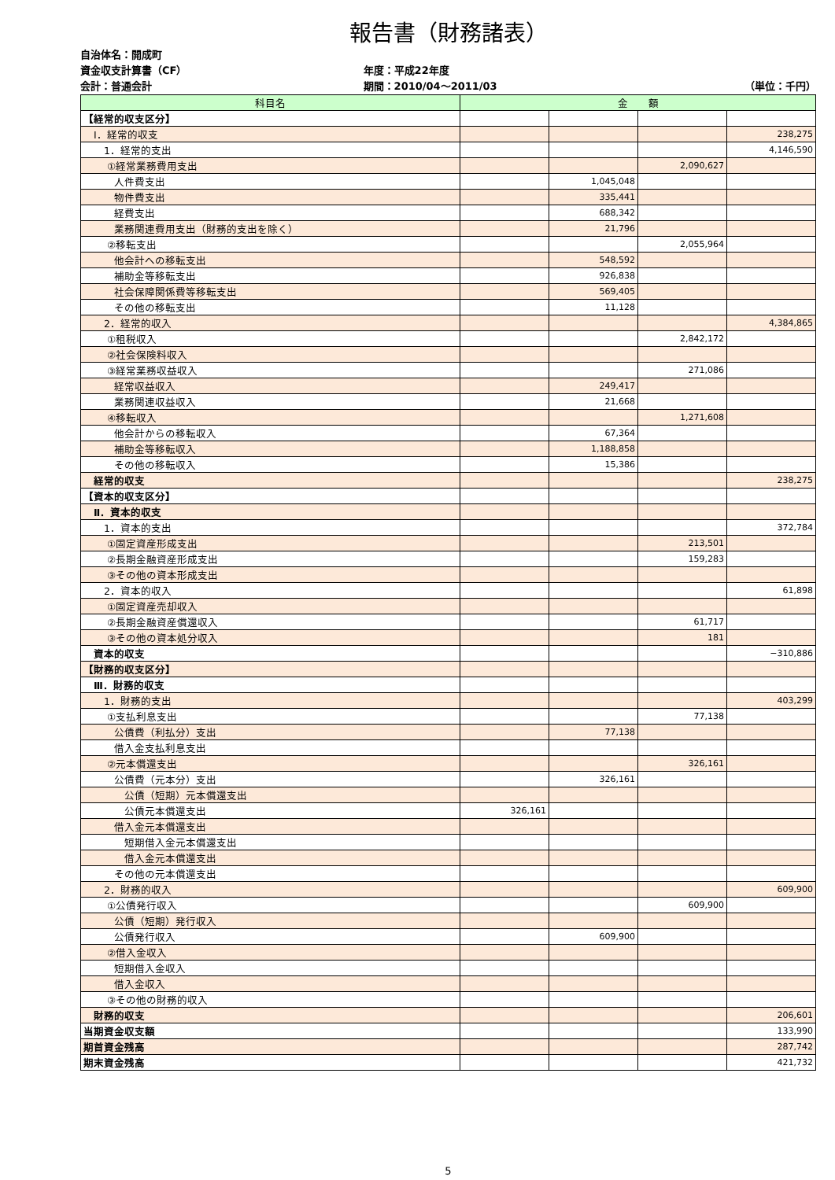報告書（財務諸表）
自治体名：開成町
資金収支計算書（CF）
会計：普通会計
年度：平成22年度
期間：2010/04～2011/03
（単位：千円）
| 科目名 | 金 額 | | | |
| --- | --- | --- | --- | --- |
| 【経常的収支区分】 | | | | |
| Ⅰ．経常的収支 | | | | 238,275 |
| 1．経常的支出 | | | | 4,146,590 |
| ①経常業務費用支出 | | | 2,090,627 | |
| 人件費支出 | | 1,045,048 | | |
| 物件費支出 | | 335,441 | | |
| 経費支出 | | 688,342 | | |
| 業務関連費用支出（財務的支出を除く） | | 21,796 | | |
| ②移転支出 | | | 2,055,964 | |
| 他会計への移転支出 | | 548,592 | | |
| 補助金等移転支出 | | 926,838 | | |
| 社会保障関係費等移転支出 | | 569,405 | | |
| その他の移転支出 | | 11,128 | | |
| 2．経常的収入 | | | | 4,384,865 |
| ①租税収入 | | | 2,842,172 | |
| ②社会保険料収入 | | | | |
| ③経常業務収益収入 | | | 271,086 | |
| 経常収益収入 | | 249,417 | | |
| 業務関連収益収入 | | 21,668 | | |
| ④移転収入 | | | 1,271,608 | |
| 他会計からの移転収入 | | 67,364 | | |
| 補助金等移転収入 | | 1,188,858 | | |
| その他の移転収入 | | 15,386 | | |
| 経常的収支 | | | | 238,275 |
| 【資本的収支区分】 | | | | |
| Ⅱ．資本的収支 | | | | |
| 1．資本的支出 | | | | 372,784 |
| ①固定資産形成支出 | | | 213,501 | |
| ②長期金融資産形成支出 | | | 159,283 | |
| ③その他の資本形成支出 | | | | |
| 2．資本的収入 | | | | 61,898 |
| ①固定資産売却収入 | | | | |
| ②長期金融資産償還収入 | | | 61,717 | |
| ③その他の資本処分収入 | | | 181 | |
| 資本的収支 | | | | −310,886 |
| 【財務的収支区分】 | | | | |
| Ⅲ．財務的収支 | | | | |
| 1．財務的支出 | | | | 403,299 |
| ①支払利息支出 | | | 77,138 | |
| 公債費（利払分）支出 | | 77,138 | | |
| 借入金支払利息支出 | | | | |
| ②元本償還支出 | | | 326,161 | |
| 公債費（元本分）支出 | | 326,161 | | |
| 公債（短期）元本償還支出 | | | | |
| 公債元本償還支出 | 326,161 | | | |
| 借入金元本償還支出 | | | | |
| 短期借入金元本償還支出 | | | | |
| 借入金元本償還支出 | | | | |
| その他の元本償還支出 | | | | |
| 2．財務的収入 | | | | 609,900 |
| ①公債発行収入 | | | 609,900 | |
| 公債（短期）発行収入 | | | | |
| 公債発行収入 | | 609,900 | | |
| ②借入金収入 | | | | |
| 短期借入金収入 | | | | |
| 借入金収入 | | | | |
| ③その他の財務的収入 | | | | |
| 財務的収支 | | | | 206,601 |
| 当期資金収支額 | | | | 133,990 |
| 期首資金残高 | | | | 287,742 |
| 期末資金残高 | | | | 421,732 |
5